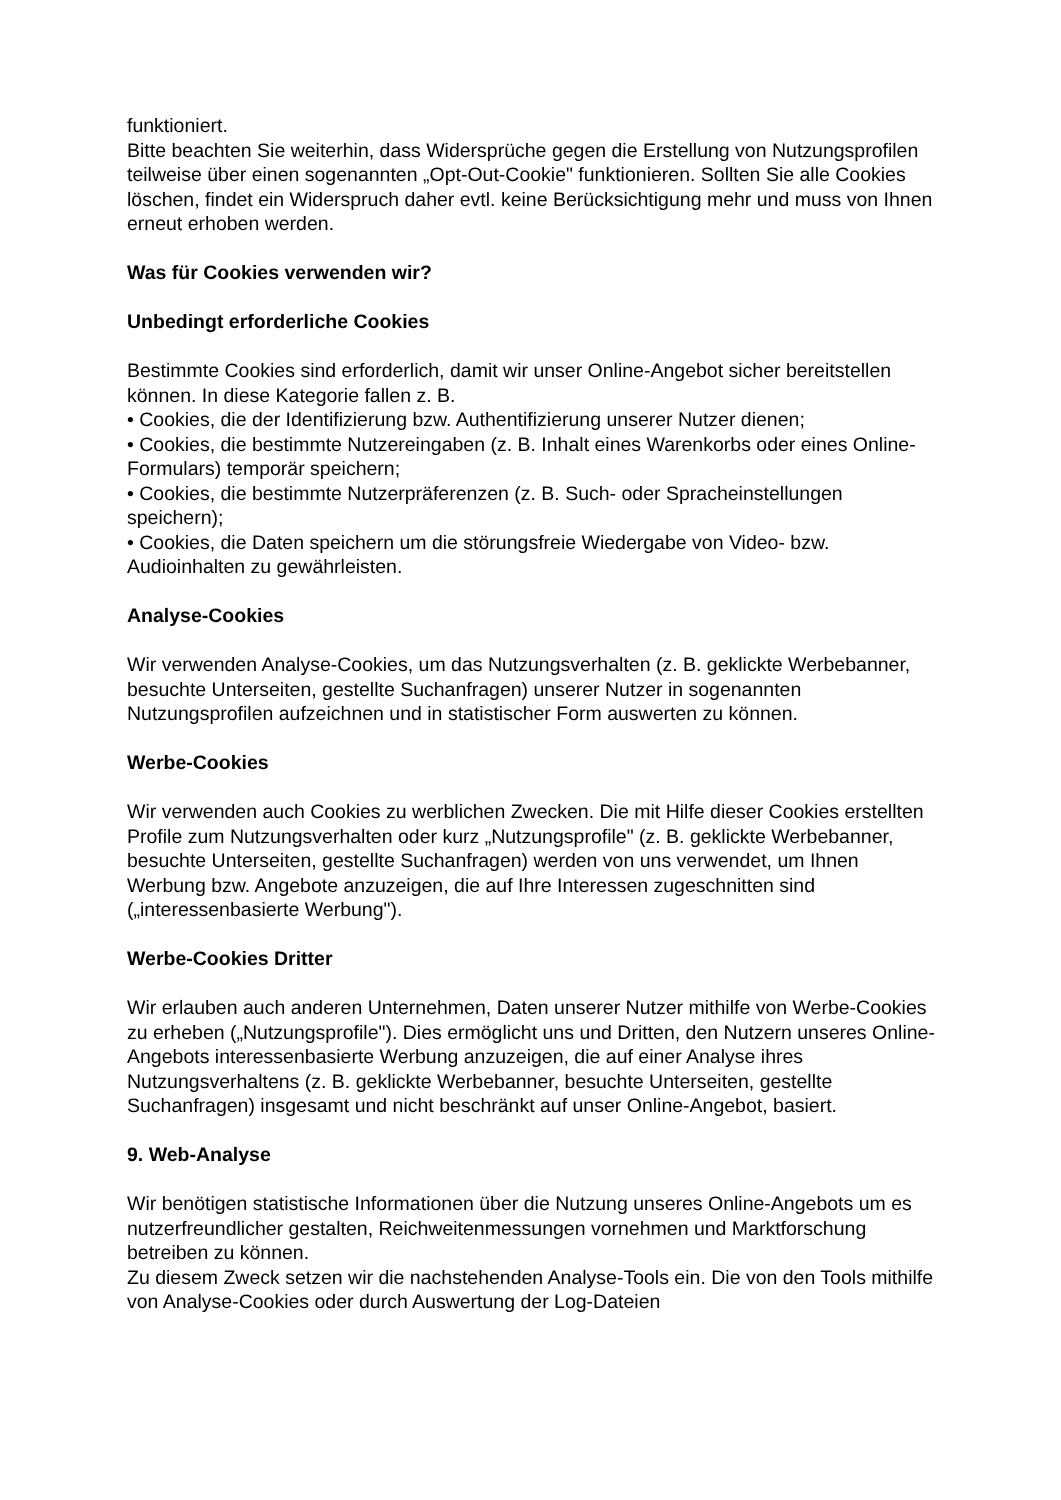funktioniert.
Bitte beachten Sie weiterhin, dass Widersprüche gegen die Erstellung von Nutzungsprofilen teilweise über einen sogenannten „Opt-Out-Cookie" funktionieren. Sollten Sie alle Cookies löschen, findet ein Widerspruch daher evtl. keine Berücksichtigung mehr und muss von Ihnen erneut erhoben werden.
Was für Cookies verwenden wir?
Unbedingt erforderliche Cookies
Bestimmte Cookies sind erforderlich, damit wir unser Online-Angebot sicher bereitstellen können. In diese Kategorie fallen z. B.
• Cookies, die der Identifizierung bzw. Authentifizierung unserer Nutzer dienen;
• Cookies, die bestimmte Nutzereingaben (z. B. Inhalt eines Warenkorbs oder eines Online-Formulars) temporär speichern;
• Cookies, die bestimmte Nutzerpräferenzen (z. B. Such- oder Spracheinstellungen speichern);
• Cookies, die Daten speichern um die störungsfreie Wiedergabe von Video- bzw. Audioinhalten zu gewährleisten.
Analyse-Cookies
Wir verwenden Analyse-Cookies, um das Nutzungsverhalten (z. B. geklickte Werbebanner, besuchte Unterseiten, gestellte Suchanfragen) unserer Nutzer in sogenannten Nutzungsprofilen aufzeichnen und in statistischer Form auswerten zu können.
Werbe-Cookies
Wir verwenden auch Cookies zu werblichen Zwecken. Die mit Hilfe dieser Cookies erstellten Profile zum Nutzungsverhalten oder kurz „Nutzungsprofile" (z. B. geklickte Werbebanner, besuchte Unterseiten, gestellte Suchanfragen) werden von uns verwendet, um Ihnen Werbung bzw. Angebote anzuzeigen, die auf Ihre Interessen zugeschnitten sind („interessenbasierte Werbung").
Werbe-Cookies Dritter
Wir erlauben auch anderen Unternehmen, Daten unserer Nutzer mithilfe von Werbe-Cookies zu erheben („Nutzungsprofile"). Dies ermöglicht uns und Dritten, den Nutzern unseres Online-Angebots interessenbasierte Werbung anzuzeigen, die auf einer Analyse ihres Nutzungsverhaltens (z. B. geklickte Werbebanner, besuchte Unterseiten, gestellte Suchanfragen) insgesamt und nicht beschränkt auf unser Online-Angebot, basiert.
9. Web-Analyse
Wir benötigen statistische Informationen über die Nutzung unseres Online-Angebots um es nutzerfreundlicher gestalten, Reichweitenmessungen vornehmen und Marktforschung betreiben zu können.
Zu diesem Zweck setzen wir die nachstehenden Analyse-Tools ein. Die von den Tools mithilfe von Analyse-Cookies oder durch Auswertung der Log-Dateien